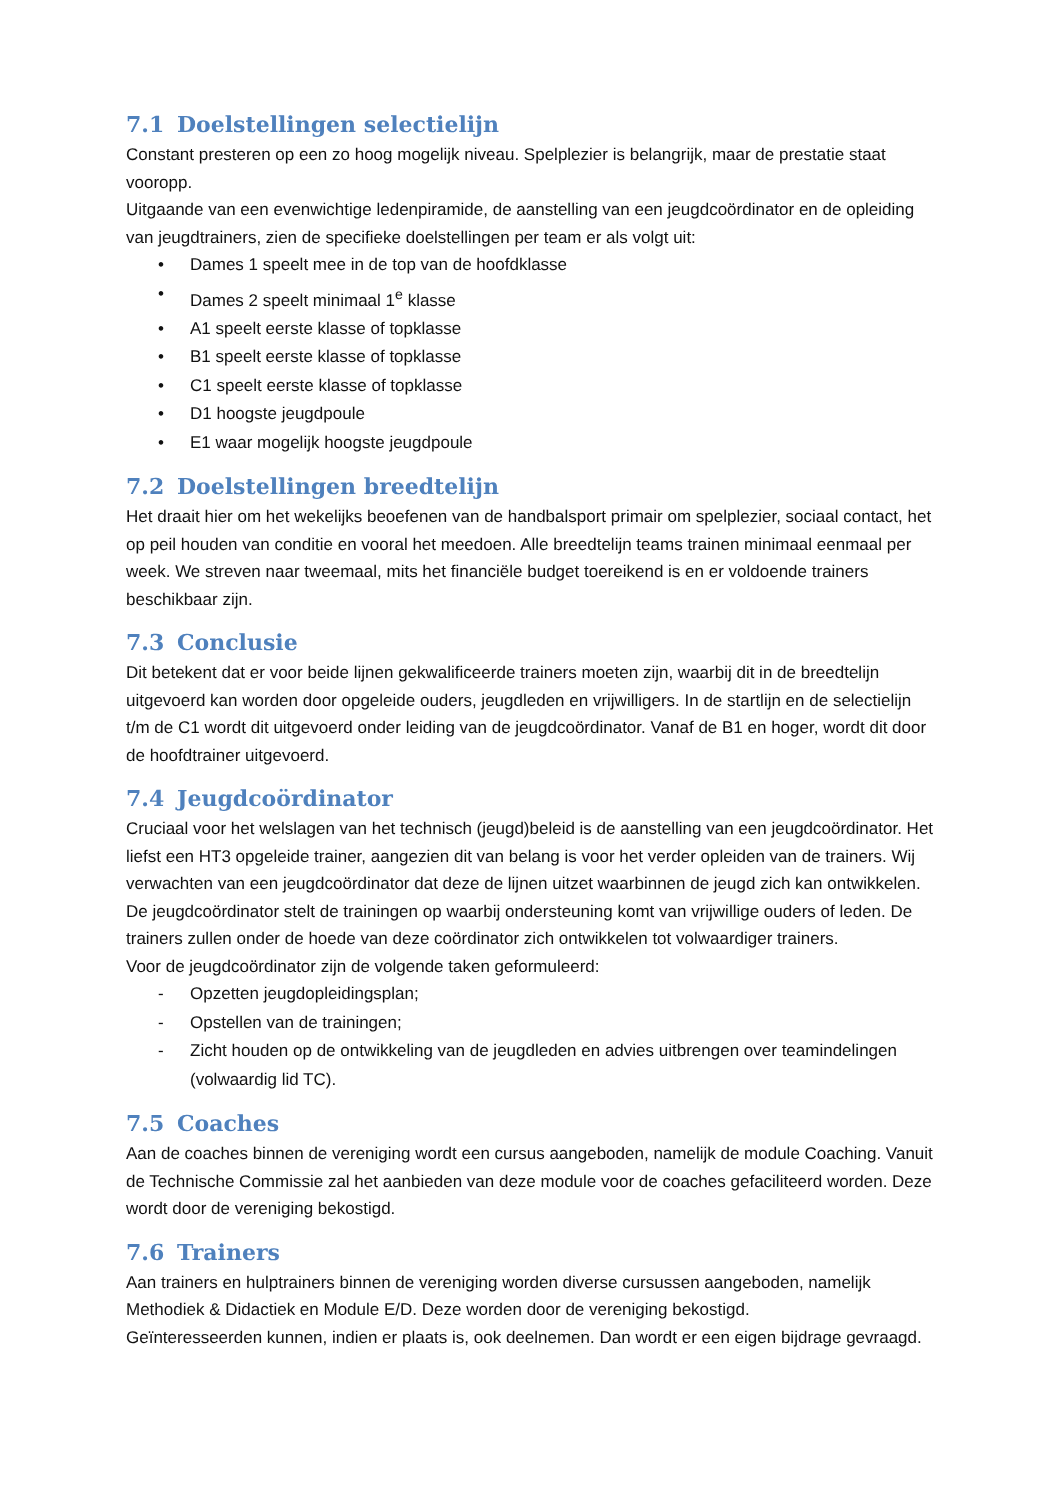7.1 Doelstellingen selectielijn
Constant presteren op een zo hoog mogelijk niveau. Spelplezier is belangrijk, maar de prestatie staat vooropp.
Uitgaande van een evenwichtige ledenpiramide, de aanstelling van een jeugdcoördinator en de opleiding van jeugdtrainers, zien de specifieke doelstellingen per team er als volgt uit:
• Dames 1 speelt mee in de top van de hoofdklasse
• Dames 2 speelt minimaal 1<sup>e</sup> klasse
• A1 speelt eerste klasse of topklasse
• B1 speelt eerste klasse of topklasse
• C1 speelt eerste klasse of topklasse
• D1 hoogste jeugdpoule
• E1 waar mogelijk hoogste jeugdpoule
7.2 Doelstellingen breedtelijn
Het draait hier om het wekelijks beoefenen van de handbalsport primair om spelplezier, sociaal contact, het op peil houden van conditie en vooral het meedoen. Alle breedtelijn teams trainen minimaal eenmaal per week. We streven naar tweemaal, mits het financiële budget toereikend is en er voldoende trainers beschikbaar zijn.
7.3 Conclusie
Dit betekent dat er voor beide lijnen gekwalificeerde trainers moeten zijn, waarbij dit in de breedtelijn uitgevoerd kan worden door opgeleide ouders, jeugdleden en vrijwilligers. In de startlijn en de selectielijn t/m de C1 wordt dit uitgevoerd onder leiding van de jeugdcoördinator. Vanaf de B1 en hoger, wordt dit door de hoofdtrainer uitgevoerd.
7.4 Jeugdcoördinator
Cruciaal voor het welslagen van het technisch (jeugd)beleid is de aanstelling van een jeugdcoördinator. Het liefst een HT3 opgeleide trainer, aangezien dit van belang is voor het verder opleiden van de trainers. Wij verwachten van een jeugdcoördinator dat deze de lijnen uitzet waarbinnen de jeugd zich kan ontwikkelen. De jeugdcoördinator stelt de trainingen op waarbij ondersteuning komt van vrijwillige ouders of leden. De trainers zullen onder de hoede van deze coördinator zich ontwikkelen tot volwaardiger trainers.
Voor de jeugdcoördinator zijn de volgende taken geformuleerd:
- Opzetten jeugdopleidingsplan;
- Opstellen van de trainingen;
- Zicht houden op de ontwikkeling van de jeugdleden en advies uitbrengen over teamindelingen (volwaardig lid TC).
7.5 Coaches
Aan de coaches binnen de vereniging wordt een cursus aangeboden, namelijk de module Coaching. Vanuit de Technische Commissie zal het aanbieden van deze module voor de coaches gefaciliteerd worden. Deze wordt door de vereniging bekostigd.
7.6 Trainers
Aan trainers en hulptrainers binnen de vereniging worden diverse cursussen aangeboden, namelijk Methodiek & Didactiek en Module E/D. Deze worden door de vereniging bekostigd.
Geïnteresseerden kunnen, indien er plaats is, ook deelnemen. Dan wordt er een eigen bijdrage gevraagd.